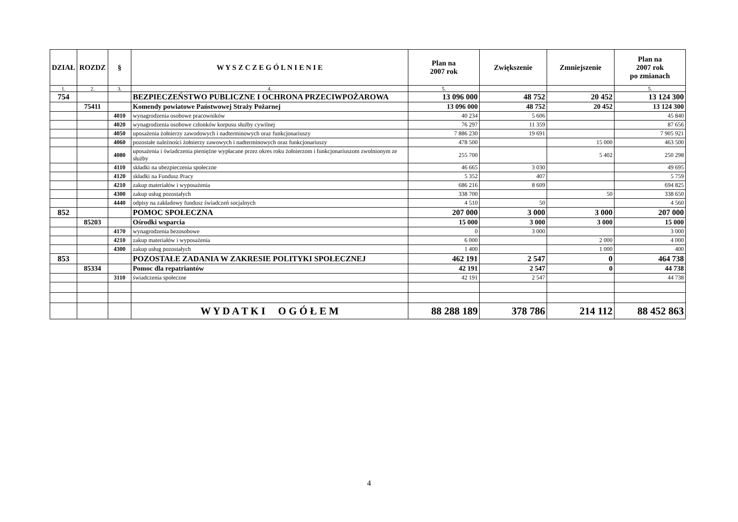| DZIAŁ | ROZDZ | § | W Y S Z C Z E G Ó L N I E N I E | Plan na 2007 rok | Zwiększenie | Zmniejszenie | Plan na 2007 rok po zmianach |
| --- | --- | --- | --- | --- | --- | --- | --- |
| 1. | 2. | 3. | 4. | 5. | | | 5. |
| 754 | | | BEZPIECZEŃSTWO PUBLICZNE I OCHRONA PRZECIWPOŻAROWA | 13 096 000 | 48 752 | 20 452 | 13 124 300 |
| | 75411 | | Komendy powiatowe Państwowej Straży Pożarnej | 13 096 000 | 48 752 | 20 452 | 13 124 300 |
| | | 4010 | wynagrodzenia osobowe pracowników | 40 234 | 5 606 | | 45 840 |
| | | 4020 | wynagrodzenia osobowe członków korpusu służby cywilnej | 76 297 | 11 359 | | 87 656 |
| | | 4050 | uposażenia żołnierzy zawodowych i nadterminowych oraz funkcjonariuszy | 7 886 230 | 19 691 | | 7 905 921 |
| | | 4060 | pozostałe należności żołnierzy zawowych i nadterminowych oraz funkcjonariuszy | 478 500 | | 15 000 | 463 500 |
| | | 4080 | uposażenia i świadczenia pieniężne wypłacane przez okres roku żołnierzom i funkcjonariuszom zwolnionym ze służby | 255 700 | | 5 402 | 250 298 |
| | | 4110 | składki na ubezpieczenia społeczne | 46 665 | 3 030 | | 49 695 |
| | | 4120 | składki na Fundusz Pracy | 5 352 | 407 | | 5 759 |
| | | 4210 | zakup materiałów i wyposażenia | 686 216 | 8 609 | | 694 825 |
| | | 4300 | zakup usług pozostałych | 338 700 | | 50 | 338 650 |
| | | 4440 | odpisy na zakładowy fundusz świadczeń socjalnych | 4 510 | 50 | | 4 560 |
| 852 | | | POMOC SPOŁECZNA | 207 000 | 3 000 | 3 000 | 207 000 |
| | 85203 | | Ośrodki wsparcia | 15 000 | 3 000 | 3 000 | 15 000 |
| | | 4170 | wynagrodzenia bezosobowe | 0 | 3 000 | | 3 000 |
| | | 4210 | zakup materiałów i wyposażenia | 6 000 | | 2 000 | 4 000 |
| | | 4300 | zakup usług pozostałych | 1 400 | | 1 000 | 400 |
| 853 | | | POZOSTAŁE ZADANIA W ZAKRESIE POLITYKI SPOŁECZNEJ | 462 191 | 2 547 | 0 | 464 738 |
| | 85334 | | Pomoc dla repatriantów | 42 191 | 2 547 | 0 | 44 738 |
| | | 3110 | świadczenia społeczne | 42 191 | 2 547 | | 44 738 |
| | | | W Y D A T K I O G Ó Ł E M | 88 288 189 | 378 786 | 214 112 | 88 452 863 |
4